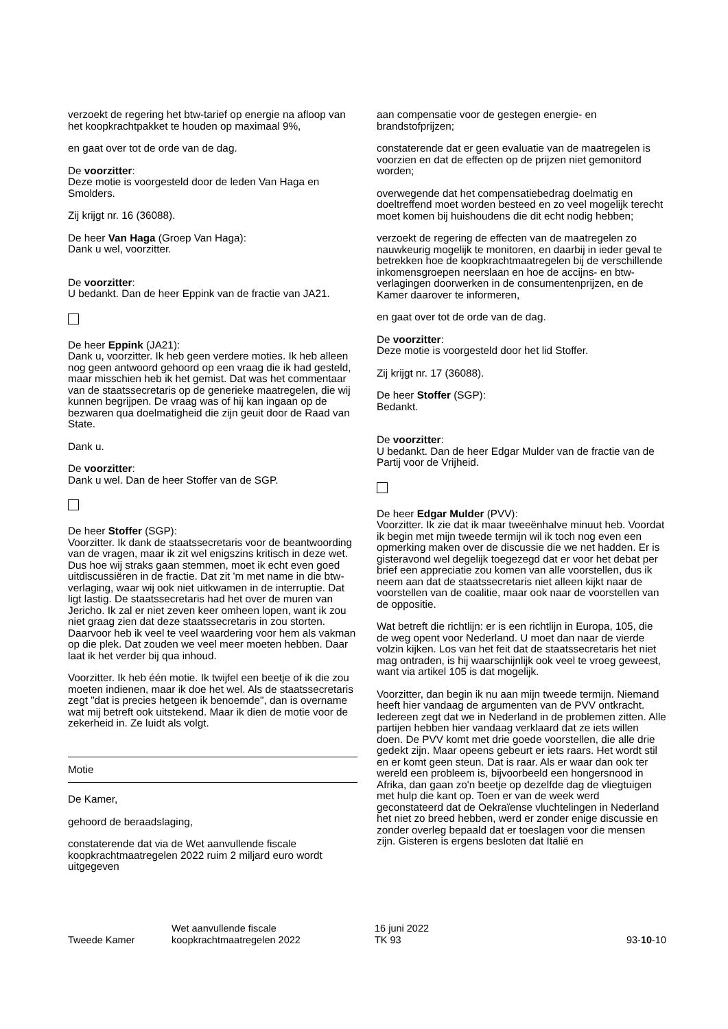verzoekt de regering het btw-tarief op energie na afloop van het koopkrachtpakket te houden op maximaal 9%,
en gaat over tot de orde van de dag.
De voorzitter:
Deze motie is voorgesteld door de leden Van Haga en Smolders.
Zij krijgt nr. 16 (36088).
De heer Van Haga (Groep Van Haga):
Dank u wel, voorzitter.
De voorzitter:
U bedankt. Dan de heer Eppink van de fractie van JA21.
De heer Eppink (JA21):
Dank u, voorzitter. Ik heb geen verdere moties. Ik heb alleen nog geen antwoord gehoord op een vraag die ik had gesteld, maar misschien heb ik het gemist. Dat was het commentaar van de staatssecretaris op de generieke maatregelen, die wij kunnen begrijpen. De vraag was of hij kan ingaan op de bezwaren qua doelmatigheid die zijn geuit door de Raad van State.
Dank u.
De voorzitter:
Dank u wel. Dan de heer Stoffer van de SGP.
De heer Stoffer (SGP):
Voorzitter. Ik dank de staatssecretaris voor de beantwoording van de vragen, maar ik zit wel enigszins kritisch in deze wet. Dus hoe wij straks gaan stemmen, moet ik echt even goed uitdiscussiëren in de fractie. Dat zit 'm met name in die btw-verlaging, waar wij ook niet uitkwamen in de interruptie. Dat ligt lastig. De staatssecretaris had het over de muren van Jericho. Ik zal er niet zeven keer omheen lopen, want ik zou niet graag zien dat deze staatssecretaris in zou storten. Daarvoor heb ik veel te veel waardering voor hem als vakman op die plek. Dat zouden we veel meer moeten hebben. Daar laat ik het verder bij qua inhoud.
Voorzitter. Ik heb één motie. Ik twijfel een beetje of ik die zou moeten indienen, maar ik doe het wel. Als de staatssecretaris zegt "dat is precies hetgeen ik benoemde", dan is overname wat mij betreft ook uitstekend. Maar ik dien de motie voor de zekerheid in. Ze luidt als volgt.
Motie
De Kamer,
gehoord de beraadslaging,
constaterende dat via de Wet aanvullende fiscale koopkrachtmaatregelen 2022 ruim 2 miljard euro wordt uitgegeven
aan compensatie voor de gestegen energie- en brandstofprijzen;
constaterende dat er geen evaluatie van de maatregelen is voorzien en dat de effecten op de prijzen niet gemonitord worden;
overwegende dat het compensatiebedrag doelmatig en doeltreffend moet worden besteed en zo veel mogelijk terecht moet komen bij huishoudens die dit echt nodig hebben;
verzoekt de regering de effecten van de maatregelen zo nauwkeurig mogelijk te monitoren, en daarbij in ieder geval te betrekken hoe de koopkrachtmaatregelen bij de verschillende inkomensgroepen neerslaan en hoe de accijns- en btw-verlagingen doorwerken in de consumentenprijzen, en de Kamer daarover te informeren,
en gaat over tot de orde van de dag.
De voorzitter:
Deze motie is voorgesteld door het lid Stoffer.
Zij krijgt nr. 17 (36088).
De heer Stoffer (SGP):
Bedankt.
De voorzitter:
U bedankt. Dan de heer Edgar Mulder van de fractie van de Partij voor de Vrijheid.
De heer Edgar Mulder (PVV):
Voorzitter. Ik zie dat ik maar tweeënhalve minuut heb. Voordat ik begin met mijn tweede termijn wil ik toch nog even een opmerking maken over de discussie die we net hadden. Er is gisteravond wel degelijk toegezegd dat er voor het debat per brief een appreciatie zou komen van alle voorstellen, dus ik neem aan dat de staatssecretaris niet alleen kijkt naar de voorstellen van de coalitie, maar ook naar de voorstellen van de oppositie.
Wat betreft die richtlijn: er is een richtlijn in Europa, 105, die de weg opent voor Nederland. U moet dan naar de vierde volzin kijken. Los van het feit dat de staatssecretaris het niet mag ontraden, is hij waarschijnlijk ook veel te vroeg geweest, want via artikel 105 is dat mogelijk.
Voorzitter, dan begin ik nu aan mijn tweede termijn. Niemand heeft hier vandaag de argumenten van de PVV ontkracht. Iedereen zegt dat we in Nederland in de problemen zitten. Alle partijen hebben hier vandaag verklaard dat ze iets willen doen. De PVV komt met drie goede voorstellen, die alle drie gedekt zijn. Maar opeens gebeurt er iets raars. Het wordt stil en er komt geen steun. Dat is raar. Als er waar dan ook ter wereld een probleem is, bijvoorbeeld een hongersnood in Afrika, dan gaan zo'n beetje op dezelfde dag de vliegtuigen met hulp die kant op. Toen er van de week werd geconstateerd dat de Oekraïense vluchtelingen in Nederland het niet zo breed hebben, werd er zonder enige discussie en zonder overleg bepaald dat er toeslagen voor die mensen zijn. Gisteren is ergens besloten dat Italië en
Tweede Kamer
Wet aanvullende fiscale
koopkrachtmaatregelen 2022
16 juni 2022
TK 93
93-10-10